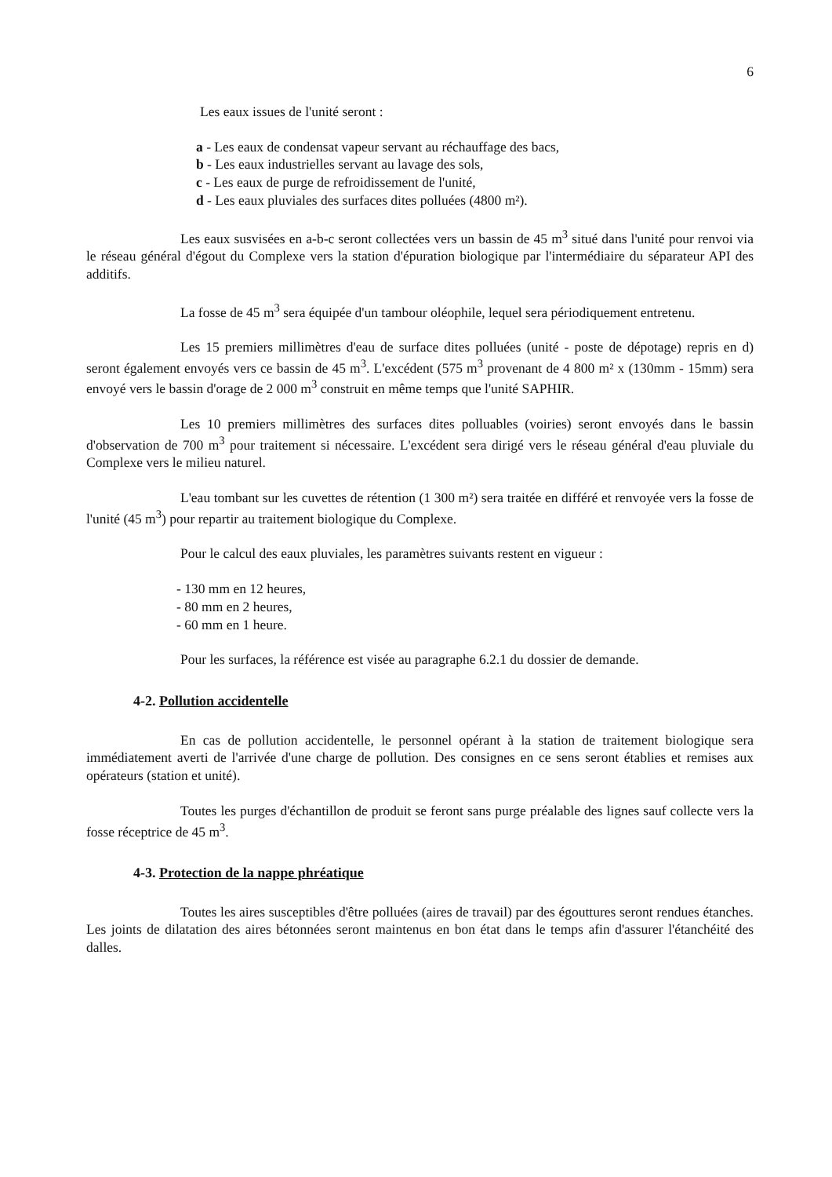6
Les eaux issues de l'unité seront :
a - Les eaux de condensat vapeur servant au réchauffage des bacs,
b - Les eaux industrielles servant au lavage des sols,
c - Les eaux de purge de refroidissement de l'unité,
d - Les eaux pluviales des surfaces dites polluées (4800 m²).
Les eaux susvisées en a-b-c seront collectées vers un bassin de 45 m<sup>3</sup> situé dans l'unité pour renvoi via le réseau général d'égout du Complexe vers la station d'épuration biologique par l'intermédiaire du séparateur API des additifs.
La fosse de 45 m<sup>3</sup> sera équipée d'un tambour oléophile, lequel sera périodiquement entretenu.
Les 15 premiers millimètres d'eau de surface dites polluées (unité - poste de dépotage) repris en d) seront également envoyés vers ce bassin de 45 m<sup>3</sup>. L'excédent (575 m<sup>3</sup> provenant de 4 800 m² x (130mm - 15mm) sera envoyé vers le bassin d'orage de 2 000 m<sup>3</sup> construit en même temps que l'unité SAPHIR.
Les 10 premiers millimètres des surfaces dites polluables (voiries) seront envoyés dans le bassin d'observation de 700 m<sup>3</sup> pour traitement si nécessaire. L'excédent sera dirigé vers le réseau général d'eau pluviale du Complexe vers le milieu naturel.
L'eau tombant sur les cuvettes de rétention (1 300 m²) sera traitée en différé et renvoyée vers la fosse de l'unité (45 m<sup>3</sup>) pour repartir au traitement biologique du Complexe.
Pour le calcul des eaux pluviales, les paramètres suivants restent en vigueur :
- 130 mm en 12 heures,
- 80 mm en 2 heures,
- 60 mm en 1 heure.
Pour les surfaces, la référence est visée au paragraphe 6.2.1 du dossier de demande.
4-2. Pollution accidentelle
En cas de pollution accidentelle, le personnel opérant à la station de traitement biologique sera immédiatement averti de l'arrivée d'une charge de pollution. Des consignes en ce sens seront établies et remises aux opérateurs (station et unité).
Toutes les purges d'échantillon de produit se feront sans purge préalable des lignes sauf collecte vers la fosse réceptrice de 45 m<sup>3</sup>.
4-3. Protection de la nappe phréatique
Toutes les aires susceptibles d'être polluées (aires de travail) par des égouttures seront rendues étanches. Les joints de dilatation des aires bétonnées seront maintenus en bon état dans le temps afin d'assurer l'étanchéité des dalles.